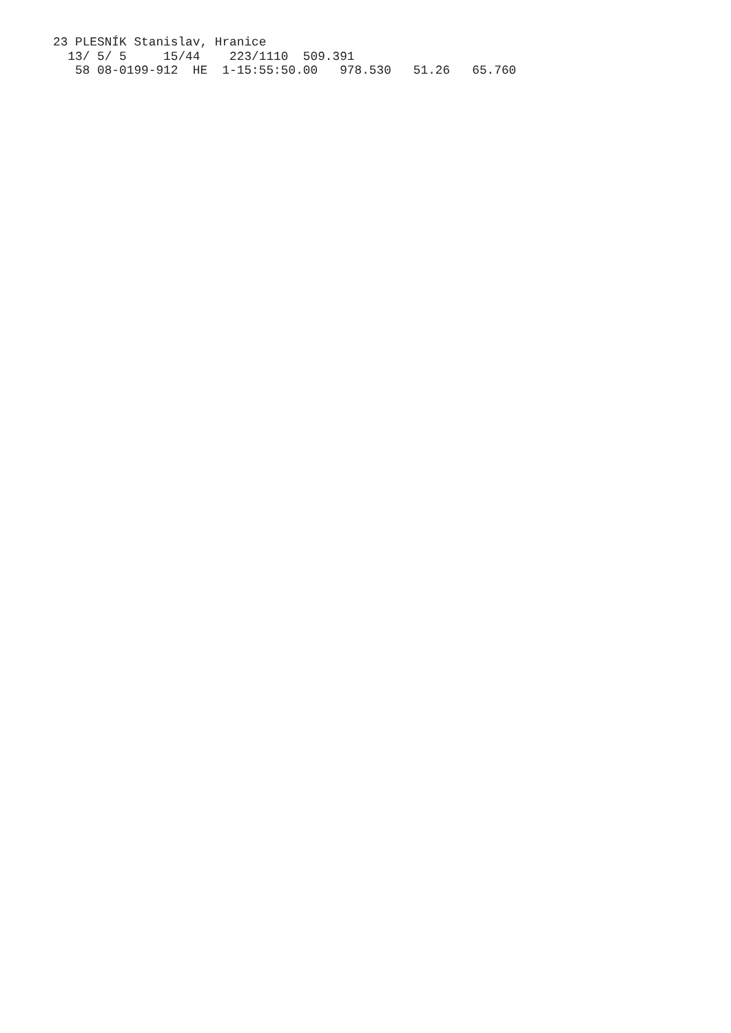23 PLESNÍK Stanislav, Hranice
  13/ 5/ 5     15/44    223/1110  509.391
   58 08-0199-912  HE  1-15:55:50.00   978.530   51.26   65.760